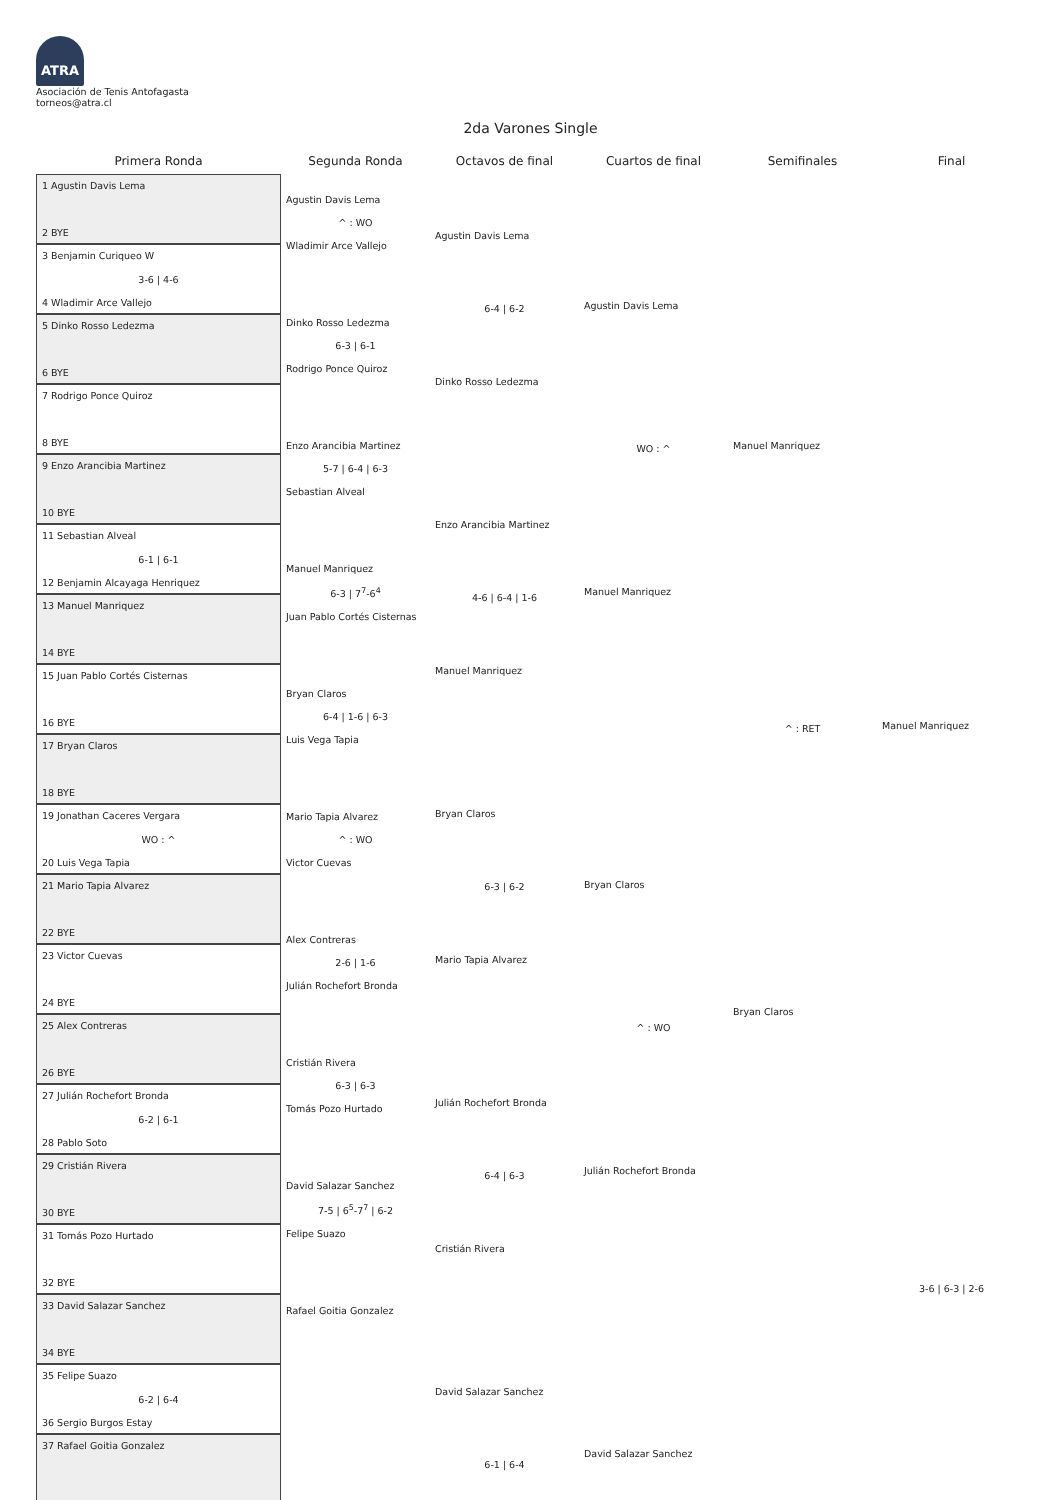ATRA
Asociación de Tenis Antofagasta
torneos@atra.cl
2da Varones Single
Primera Ronda
Segunda Ronda
Octavos de final
Cuartos de final
Semifinales
Final
1 Agustin Davis Lema
2 BYE
3 Benjamin Curiqueo W
3-6 | 4-6
4 Wladimir Arce Vallejo
5 Dinko Rosso Ledezma
6 BYE
7 Rodrigo Ponce Quiroz
8 BYE
9 Enzo Arancibia Martinez
10 BYE
11 Sebastian Alveal
6-1 | 6-1
12 Benjamin Alcayaga Henriquez
13 Manuel Manriquez
14 BYE
15 Juan Pablo Cortés Cisternas
16 BYE
17 Bryan Claros
18 BYE
19 Jonathan Caceres Vergara
WO : ^
20 Luis Vega Tapia
21 Mario Tapia Alvarez
22 BYE
23 Victor Cuevas
24 BYE
25 Alex Contreras
26 BYE
27 Julián Rochefort Bronda
6-2 | 6-1
28 Pablo Soto
29 Cristián Rivera
30 BYE
31 Tomás Pozo Hurtado
32 BYE
33 David Salazar Sanchez
34 BYE
35 Felipe Suazo
6-2 | 6-4
36 Sergio Burgos Estay
37 Rafael Goitia Gonzalez
Agustin Davis Lema
^ : WO
Wladimir Arce Vallejo
Dinko Rosso Ledezma
6-3 | 6-1
Rodrigo Ponce Quiroz
Enzo Arancibia Martinez
5-7 | 6-4 | 6-3
Sebastian Alveal
Manuel Manriquez
6-3 | 7<sup>7</sup>-6<sup>4</sup>
Juan Pablo Cortés Cisternas
Bryan Claros
6-4 | 1-6 | 6-3
Luis Vega Tapia
Mario Tapia Alvarez
^ : WO
Victor Cuevas
Alex Contreras
2-6 | 1-6
Julián Rochefort Bronda
Cristián Rivera
6-3 | 6-3
Tomás Pozo Hurtado
David Salazar Sanchez
7-5 | 6<sup>5</sup>-7<sup>7</sup> | 6-2
Felipe Suazo
Rafael Goitia Gonzalez
Agustin Davis Lema
6-4 | 6-2
Dinko Rosso Ledezma
Enzo Arancibia Martinez
4-6 | 6-4 | 1-6
Manuel Manriquez
Bryan Claros
6-3 | 6-2
Mario Tapia Alvarez
Julián Rochefort Bronda
6-4 | 6-3
Cristián Rivera
David Salazar Sanchez
6-1 | 6-4
Agustin Davis Lema
WO : ^
Manuel Manriquez
Bryan Claros
^ : WO
Julián Rochefort Bronda
David Salazar Sanchez
Manuel Manriquez
^ : RET
Bryan Claros
Manuel Manriquez
3-6 | 6-3 | 2-6